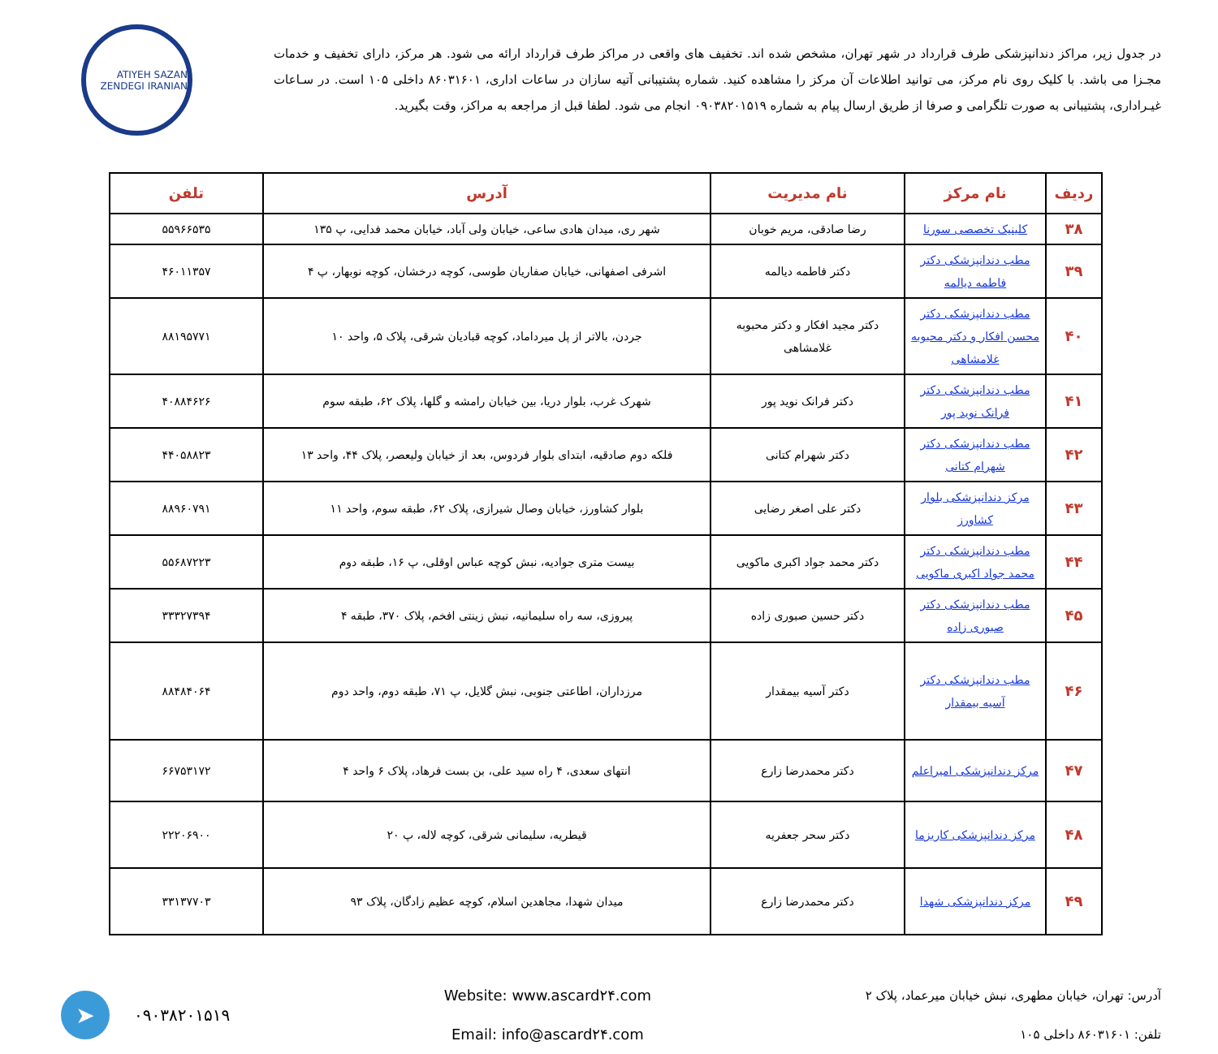در جدول زیر، مراکز دندانپزشکی طرف قرارداد در شهر تهران، مشخص شده اند. تخفیف های واقعی در مراکز طرف قرارداد ارائه می شود. هر مرکز، دارای تخفیف و خدمات مجـزا می باشد. با کلیک روی نام مرکز، می توانید اطلاعات آن مرکز را مشاهده کنید. شماره پشتیبانی آتیه سازان در ساعات اداری، ۸۶۰۳۱۶۰۱ داخلی ۱۰۵ است. در سـاعات غیـراداری، پشتیبانی به صورت تلگرامی و صرفا از طریق ارسال پیام به شماره ۰۹۰۳۸۲۰۱۵۱۹ انجام می شود. لطفا قبل از مراجعه به مراکز، وقت بگیرید.
ATIYEH SAZAN ZENDEGI IRANIAN
| ردیف | نام مرکز | نام مدیریت | آدرس | تلفن |
| --- | --- | --- | --- | --- |
| ۳۸ | کلینیک تخصصی سورنا | رضا صادقی، مریم خوبان | شهر ری، میدان هادی ساعی، خیابان ولی آباد، خیابان محمد فدایی، پ ۱۳۵ | ۵۵۹۶۶۵۳۵ |
| ۳۹ | مطب دندانپزشکی دکتر فاطمه دیالمه | دکتر فاطمه دیالمه | اشرفی اصفهانی، خیابان صفاریان طوسی، کوچه درخشان، کوچه نوبهار، پ ۴ | ۴۶۰۱۱۳۵۷ |
| ۴۰ | مطب دندانپزشکی دکتر محسن افکار و دکتر محبوبه غلامشاهی | دکتر مجید افکار و دکتر محبوبه غلامشاهی | جردن، بالاتر از پل میرداماد، کوچه قبادیان شرقی، پلاک ۵، واحد ۱۰ | ۸۸۱۹۵۷۷۱ |
| ۴۱ | مطب دندانپزشکی دکتر فرانک نوید پور | دکتر فرانک نوید پور | شهرک غرب، بلوار دریا، بین خیابان رامشه و گلها، پلاک ۶۲، طبقه سوم | ۴۰۸۸۴۶۲۶ |
| ۴۲ | مطب دندانپزشکی دکتر شهرام کتانی | دکتر شهرام کتانی | فلکه دوم صادقیه، ابتدای بلوار فردوس، بعد از خیابان ولیعصر، پلاک ۴۴، واحد ۱۳ | ۴۴۰۵۸۸۲۳ |
| ۴۳ | مرکز دندانپزشکی بلوار کشاورز | دکتر علی اصغر رضایی | بلوار کشاورز، خیابان وصال شیرازی، پلاک ۶۲، طبقه سوم، واحد ۱۱ | ۸۸۹۶۰۷۹۱ |
| ۴۴ | مطب دندانپزشکی دکتر محمد جواد اکبری ماکویی | دکتر محمد جواد اکبری ماکویی | بیست متری جوادیه، نبش کوچه عباس اوقلی، پ ۱۶، طبقه دوم | ۵۵۶۸۷۲۲۳ |
| ۴۵ | مطب دندانپزشکی دکتر صبوری زاده | دکتر حسین صبوری زاده | پیروزی، سه راه سلیمانیه، نبش زینتی افخم، پلاک ۳۷۰، طبقه ۴ | ۳۳۳۲۷۳۹۴ |
| ۴۶ | مطب دندانپزشکی دکتر آسیه بیمقدار | دکتر آسیه بیمقدار | مرزداران، اطاعتی جنوبی، نبش گلایل، پ ۷۱، طبقه دوم، واحد دوم | ۸۸۴۸۴۰۶۴ |
| ۴۷ | مرکز دندانپزشکی امیراعلم | دکتر محمدرضا زارع | انتهای سعدی، ۴ راه سید علی، بن بست فرهاد، پلاک ۶ واحد ۴ | ۶۶۷۵۳۱۷۲ |
| ۴۸ | مرکز دندانپزشکی کاریزما | دکتر سحر جعفریه | قیطریه، سلیمانی شرقی، کوچه لاله، پ ۲۰ | ۲۲۲۰۶۹۰۰ |
| ۴۹ | مرکز دندانپزشکی شهدا | دکتر محمدرضا زارع | میدان شهدا، مجاهدین اسلام، کوچه عظیم زادگان، پلاک ۹۳ | ۳۳۱۳۷۷۰۳ |
آدرس: تهران، خیابان مطهری، نبش خیابان میرعماد، پلاک ۲
تلفن: ۸۶۰۳۱۶۰۱ داخلی ۱۰۵
Website: www.ascard۲۴.com
Email: info@ascard۲۴.com
➤
۰۹۰۳۸۲۰۱۵۱۹